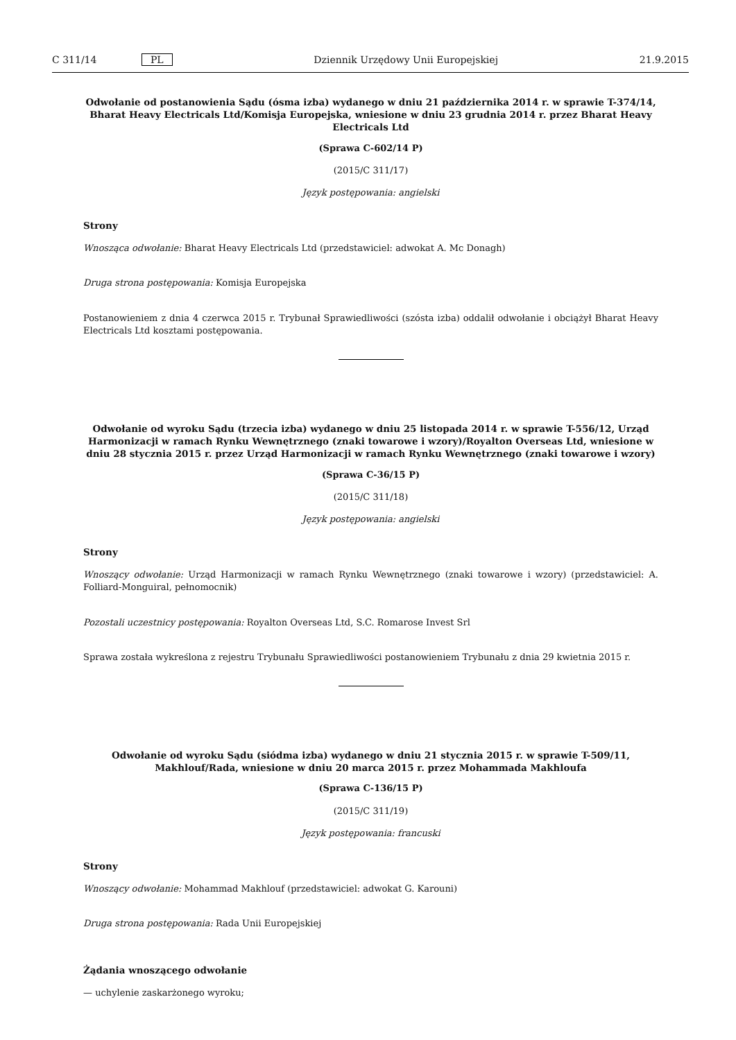C 311/14 PL Dziennik Urzędowy Unii Europejskiej 21.9.2015
Odwołanie od postanowienia Sądu (ósma izba) wydanego w dniu 21 października 2014 r. w sprawie T-374/14, Bharat Heavy Electricals Ltd/Komisja Europejska, wniesione w dniu 23 grudnia 2014 r. przez Bharat Heavy Electricals Ltd
(Sprawa C-602/14 P)
(2015/C 311/17)
Język postępowania: angielski
Strony
Wnosząca odwołanie: Bharat Heavy Electricals Ltd (przedstawiciel: adwokat A. Mc Donagh)
Druga strona postępowania: Komisja Europejska
Postanowieniem z dnia 4 czerwca 2015 r. Trybunał Sprawiedliwości (szósta izba) oddalił odwołanie i obciążył Bharat Heavy Electricals Ltd kosztami postępowania.
Odwołanie od wyroku Sądu (trzecia izba) wydanego w dniu 25 listopada 2014 r. w sprawie T-556/12, Urząd Harmonizacji w ramach Rynku Wewnętrznego (znaki towarowe i wzory)/Royalton Overseas Ltd, wniesione w dniu 28 stycznia 2015 r. przez Urząd Harmonizacji w ramach Rynku Wewnętrznego (znaki towarowe i wzory)
(Sprawa C-36/15 P)
(2015/C 311/18)
Język postępowania: angielski
Strony
Wnoszący odwołanie: Urząd Harmonizacji w ramach Rynku Wewnętrznego (znaki towarowe i wzory) (przedstawiciel: A. Folliard-Monguiral, pełnomocnik)
Pozostali uczestnicy postępowania: Royalton Overseas Ltd, S.C. Romarose Invest Srl
Sprawa została wykreślona z rejestru Trybunału Sprawiedliwości postanowieniem Trybunału z dnia 29 kwietnia 2015 r.
Odwołanie od wyroku Sądu (siódma izba) wydanego w dniu 21 stycznia 2015 r. w sprawie T-509/11, Makhlouf/Rada, wniesione w dniu 20 marca 2015 r. przez Mohammada Makhloufa
(Sprawa C-136/15 P)
(2015/C 311/19)
Język postępowania: francuski
Strony
Wnoszący odwołanie: Mohammad Makhlouf (przedstawiciel: adwokat G. Karouni)
Druga strona postępowania: Rada Unii Europejskiej
Żądania wnoszącego odwołanie
— uchylenie zaskarżonego wyroku;